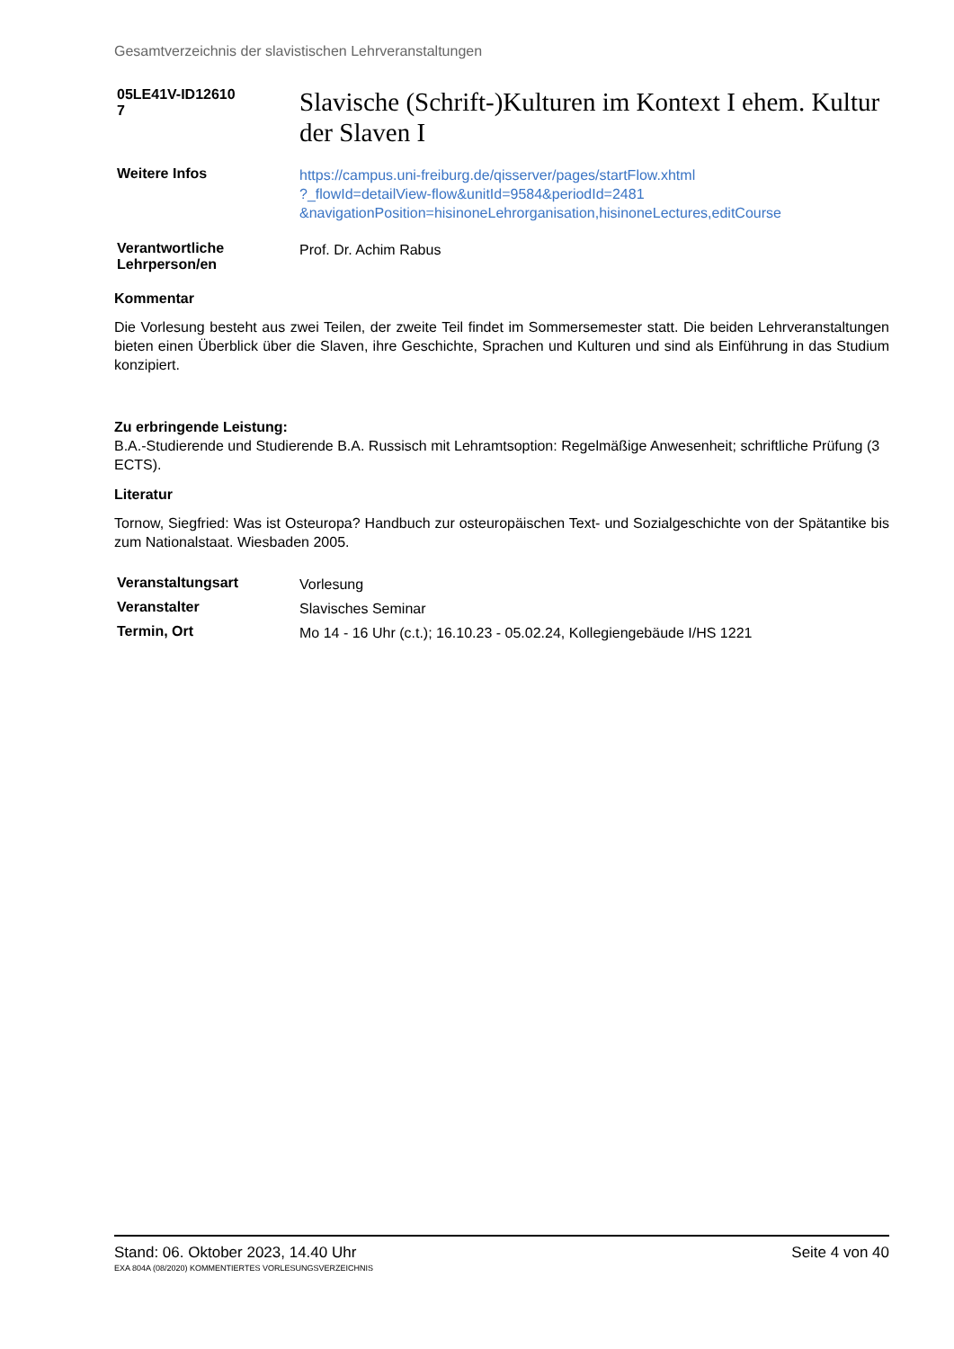Gesamtverzeichnis der slavistischen Lehrveranstaltungen
05LE41V-ID12610
7
Slavische (Schrift-)Kulturen im Kontext I ehem. Kultur der Slaven I
Weitere Infos
https://campus.uni-freiburg.de/qisserver/pages/startFlow.xhtml
?_flowId=detailView-flow&unitId=9584&periodId=2481
&navigationPosition=hisinoneLehrorganisation,hisinoneLectures,editCourse
Verantwortliche
Lehrperson/en
Prof. Dr. Achim Rabus
Kommentar
Die Vorlesung besteht aus zwei Teilen, der zweite Teil findet im Sommersemester statt. Die beiden Lehrveranstaltungen bieten einen Überblick über die Slaven, ihre Geschichte, Sprachen und Kulturen und sind als Einführung in das Studium konzipiert.
Zu erbringende Leistung:
B.A.-Studierende und Studierende B.A. Russisch mit Lehramtsoption: Regelmäßige Anwesenheit; schriftliche Prüfung (3 ECTS).
Literatur
Tornow, Siegfried: Was ist Osteuropa? Handbuch zur osteuropäischen Text- und Sozialgeschichte von der Spätantike bis zum Nationalstaat. Wiesbaden 2005.
Veranstaltungsart
Vorlesung
Veranstalter
Slavisches Seminar
Termin, Ort
Mo 14 - 16 Uhr (c.t.); 16.10.23 - 05.02.24, Kollegiengebäude I/HS 1221
Stand: 06. Oktober 2023, 14.40 Uhr Seite 4 von 40
EXA 804A (08/2020) KOMMENTIERTES VORLESUNGSVERZEICHNIS